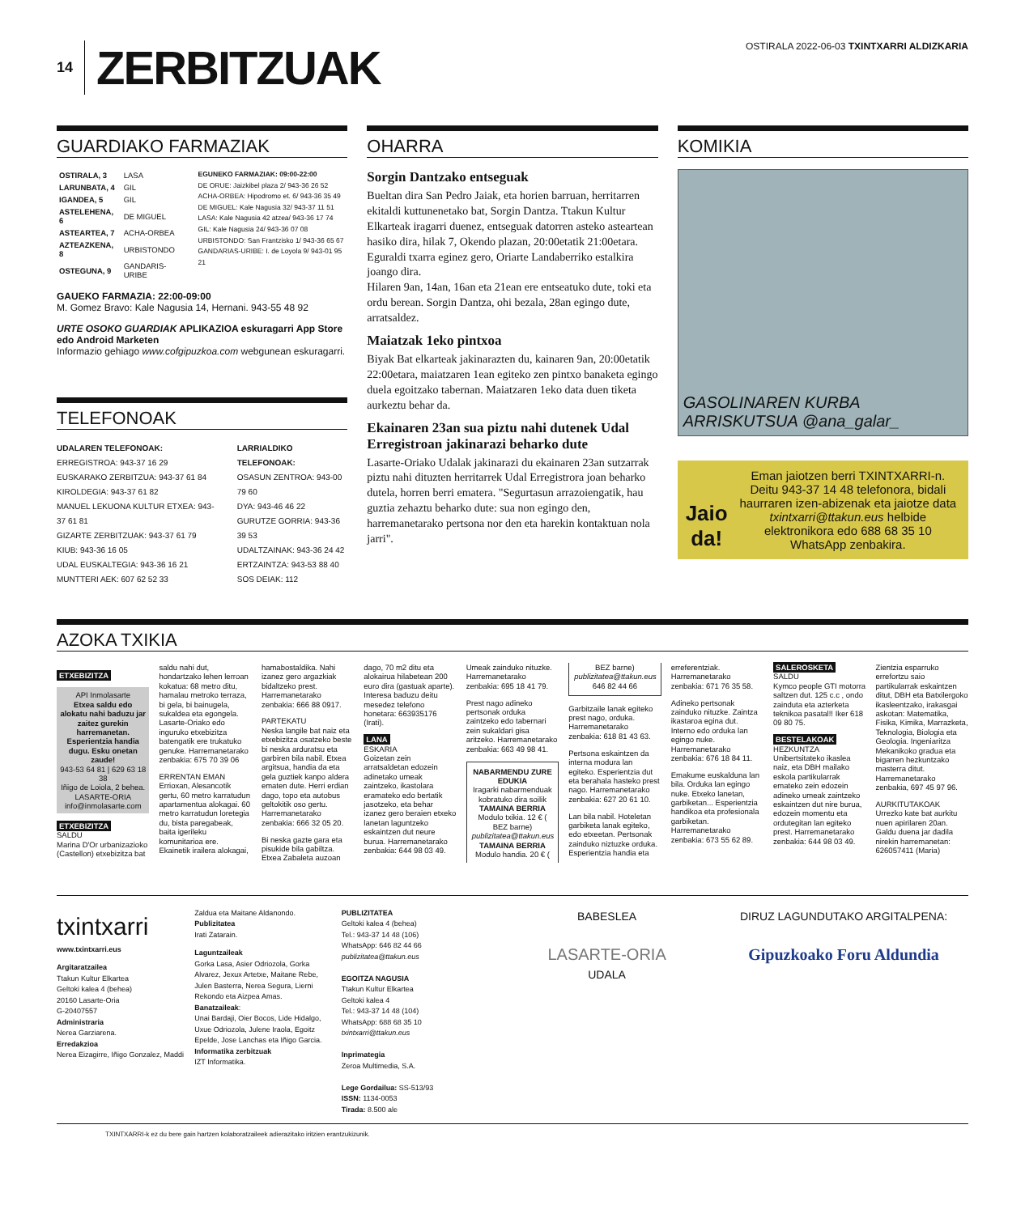14
ZERBITZUAK
OSTIRALA 2022-06-03 TXINTXARRI ALDIZKARIA
GUARDIAKO FARMAZIAK
| OSTIRALA, 3 | LASA |
| LARUNBATA, 4 | GIL |
| IGANDEA, 5 | GIL |
| ASTELEHENA, 6 | DE MIGUEL |
| ASTEARTEA, 7 | ACHA-ORBEA |
| AZTEAZKENA, 8 | URBISTONDO |
| OSTEGUNA, 9 | GANDARIS-URIBE |
EGUNEKO FARMAZIAK: 09:00-22:00
DE ORUE: Jaizkibel plaza 2/ 943-36 26 52
ACHA-ORBEA: Hipodromo et. 6/ 943-36 35 49
DE MIGUEL: Kale Nagusia 32/ 943-37 11 51
LASA: Kale Nagusia 42 atzea/ 943-36 17 74
GIL: Kale Nagusia 24/ 943-36 07 08
URBISTONDO: San Frantzisko 1/ 943-36 65 67
GANDARIAS-URIBE: I. de Loyola 9/ 943-01 95 21
GAUEKO FARMAZIA: 22:00-09:00
M. Gomez Bravo: Kale Nagusia 14, Hernani. 943-55 48 92
URTE OSOKO GUARDIAK APLIKAZIOA eskuragarri App Store edo Android Marketen
Informazio gehiago www.cofgipuzkoa.com webgunean eskuragarri.
TELEFONOAK
UDALAREN TELEFONOAK:
ERREGISTROA: 943-37 16 29
EUSKARAKO ZERBITZUA: 943-37 61 84
KIROLDEGIA: 943-37 61 82
MANUEL LEKUONA KULTUR ETXEA: 943-37 61 81
GIZARTE ZERBITZUAK: 943-37 61 79
KIUB: 943-36 16 05
UDAL EUSKALTEGIA: 943-36 16 21
MUNTTERI AEK: 607 62 52 33
LARRIALDIKO TELEFONOAK:
OSASUN ZENTROA: 943-00 79 60
DYA: 943-46 46 22
GURUTZE GORRIA: 943-36 39 53
UDALTZAINAK: 943-36 24 42
ERTZAINTZA: 943-53 88 40
SOS DEIAK: 112
OHARRA
Sorgin Dantzako entseguak
Bueltan dira San Pedro Jaiak, eta horien barruan, herritarren ekitaldi kuttunenetako bat, Sorgin Dantza. Ttakun Kultur Elkarteak iragarri duenez, entseguak datorren asteko asteartean hasiko dira, hilak 7, Okendo plazan, 20:00etatik 21:00etara. Eguraldi txarra eginez gero, Oriarte Landaberriko estalkira joango dira.
Hilaren 9an, 14an, 16an eta 21ean ere entseatuko dute, toki eta ordu berean. Sorgin Dantza, ohi bezala, 28an egingo dute, arratsaldez.
Maiatzak 1eko pintxoa
Biyak Bat elkarteak jakinarazten du, kainaren 9an, 20:00etatik 22:00etara, maiatzaren 1ean egiteko zen pintxo banaketa egingo duela egoitzako tabernan. Maiatzaren 1eko data duen tiketa aurkeztu behar da.
Ekainaren 23an sua piztu nahi dutenek Udal Erregistroan jakinarazi beharko dute
Lasarte-Oriako Udalak jakinarazi du ekainaren 23an sutzarrak piztu nahi dituzten herritarrek Udal Erregistrora joan beharko dutela, horren berri ematera. "Segurtasun arrazoiengatik, hau guztia zehaztu beharko dute: sua non egingo den, harremanetarako pertsona nor den eta harekin kontaktuan nola jarri".
KOMIKIA
GASOLINAREN KURBA ARRISKUTSUA @ana_galar_
Jaio da!
Eman jaiotzen berri TXINTXARRI-n. Deitu 943-37 14 48 telefonora, bidali haurraren izen-abizenak eta jaiotze data txintxarri@ttakun.eus helbide elektronikora edo 688 68 35 10 WhatsApp zenbakira.
AZOKA TXIKIA
ETXEBIZITZA
API Inmolasarte
Etxea saldu edo alokatu nahi baduzu jar zaitez gurekin harremanetan. Esperientzia handia dugu. Esku onetan zaude!
943-53 64 81 | 629 63 18 38
Iñigo de Loiola, 2 behea. LASARTE-ORIA
info@inmolasarte.com
ETXEBIZITZA
SALDU
Marina D'Or urbanizazioko (Castellon) etxebizitza bat saldu nahi dut, hondartzako lehen lerroan kokatua: 68 metro ditu, hamalau metroko terraza, bi gela, bi bainugela, sukaldea eta egongela. Lasarte-Oriako edo inguruko etxebizitza batengatik ere trukatuko genuke. Harremanetarako zenbakia: 675 70 39 06
ERRENTAN EMAN
Errioxan, Alesancotik gertu, 60 metro karratudun apartamentua alokagai. 60 metro karratudun loretegia du, bista paregabeak, baita igerileku komunitarioa ere. Ekainetik irailera alokagai, hamabostaldika. Nahi izanez gero argazkiak bidaltzeko prest. Harremanetarako zenbakia: 666 88 0917.
PARTEKATU
Neska langile bat naiz eta etxebizitza osatzeko beste bi neska arduratsu eta garbiren bila nabil. Etxea argitsua, handia da eta gela guztiek kanpo aldera ematen dute. Herri erdian dago, topo eta autobus geltokitik oso gertu. Harremanetarako zenbakia: 666 32 05 20.
Bi neska gazte gara eta pisukide bila gabiltza. Etxea Zabaleta auzoan dago, 70 m2 ditu eta alokairua hilabetean 200 euro dira (gastuak aparte). Interesa baduzu deitu mesedez telefono honetara: 663935176 (Irati).
LANA
ESKARIA
Goizetan zein arratsaldetan edozein adinetako umeak zaintzeko, ikastolara eramateko edo bertatik jasotzeko, eta behar izanez gero beraien etxeko lanetan laguntzeko eskaintzen dut neure burua. Harremanetarako zenbakia: 644 98 03 49.
Umeak zainduko nituzke. Harremanetarako zenbakia: 695 18 41 79.
Prest nago adineko pertsonak orduka zaintzeko edo tabernari zein sukaldari gisa aritzeko. Harremanetarako zenbakia: 663 49 98 41.
NABARMENDU ZURE EDUKIA
Iragarki nabarmenduak kobratuko dira soilik
TAMAINA BERRIA Modulo txikia. 12 € ( BEZ barne) publizitatea@ttakun.eus
TAMAINA BERRIA Modulo handia. 20 € ( BEZ barne) publizitatea@ttakun.eus 646 82 44 66
Garbitzaile lanak egiteko prest nago, orduka. Harremanetarako zenbakia: 618 81 43 63.
Pertsona eskaintzen da interna modura lan egiteko. Esperientzia dut eta berahala hasteko prest nago. Harremanetarako zenbakia: 627 20 61 10.
Lan bila nabil. Hoteletan garbiketa lanak egiteko, edo etxeetan. Pertsonak zainduko niztuzke orduka. Esperientzia handia eta erreferentziak. Harremanetarako zenbakia: 671 76 35 58.
Adineko pertsonak zainduko nituzke. Zaintza ikastaroa egina dut. Interno edo orduka lan egingo nuke. Harremanetarako zenbakia: 676 18 84 11.
Emakume euskalduna lan bila. Orduka lan egingo nuke. Etxeko lanetan, garbiketan... Esperientzia handikoa eta profesionala garbiketan. Harremanetarako zenbakia: 673 55 62 89.
SALEROSKETA
SALDU
Kymco people GTI motorra saltzen dut. 125 c.c , ondo zainduta eta azterketa teknikoa pasatal!! Iker 618 09 80 75.
BESTELAKOAK
HEZKUNTZA
Unibertsitateko ikaslea naiz, eta DBH mailako eskola partikularrak emateko zein edozein adineko umeak zaintzeko eskaintzen dut nire burua, edozein momentu eta ordutegitan lan egiteko prest. Harremanetarako zenbakia: 644 98 03 49.
Zientzia esparruko errefortzu saio partikularrak eskaintzen ditut, DBH eta Batxilergoko ikasleentzako, irakasgai askotan: Matematika, Fisika, Kimika, Marrazketa, Teknologia, Biologia eta Geologia. Ingeniaritza Mekanikoko gradua eta bigarren hezkuntzako masterra ditut. Harremanetarako zenbakia, 697 45 97 96.
AURKITUTAKOAK
Urrezko kate bat aurkitu nuen apirilaren 20an. Galdu duena jar dadila nirekin harremanetan: 626057411 (Maria)
txintxarri
www.txintxarri.eus
Argitaratzailea
Ttakun Kultur Elkartea
Geltoki kalea 4 (behea)
20160 Lasarte-Oria
G-20407557
Administraria
Nerea Garziarena.
Erredakzioa
Nerea Eizagirre, Iñigo Gonzalez, Maddi Zaldua eta Maitane Aldanondo.
Publizitatea
Irati Zatarain.
Laguntzaileak
Gorka Lasa, Asier Odriozola, Gorka Alvarez, Jexux Artetxe, Maitane Rebe, Julen Basterra, Nerea Segura, Lierni Rekondo eta Aizpea Amas.
Banatzaileak:
Unai Bardaji, Oier Bocos, Lide Hidalgo, Uxue Odriozola, Julene Iraola, Egoitz Epelde, Jose Lanchas eta Iñigo Garcia.
Informatika zerbitzuak
IZT Informatika.
PUBLIZITATEA
Geltoki kalea 4 (behea)
Tel.: 943-37 14 48 (106)
WhatsApp: 646 82 44 66
publizitatea@ttakun.eus
EGOITZA NAGUSIA
Ttakun Kultur Elkartea
Geltoki kalea 4
Tel.: 943-37 14 48 (104)
WhatsApp: 688 68 35 10
txintxarri@ttakun.eus
Inprimategia
Zeroa Multimedia, S.A.
Lege Gordailua: SS-513/93
ISSN: 1134-0053
Tirada: 8.500 ale
BABESLEA
LASARTE-ORIA
UDALA
DIRUZ LAGUNDUTAKO ARGITALPENA:
Gipuzkoako Foru Aldundia
TXINTXARRI-k ez du bere gain hartzen kolaboratzaileek adierazitako iritzien erantzukizunik.